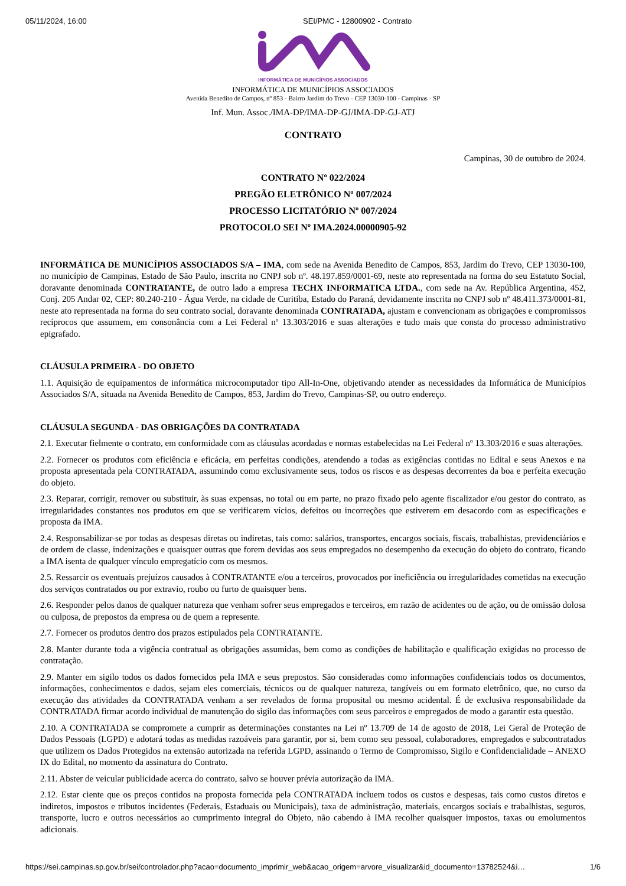05/11/2024, 16:00 SEI/PMC - 12800902 - Contrato
INFORMÁTICA DE MUNICÍPIOS ASSOCIADOS
INFORMÁTICA DE MUNICÍPIOS ASSOCIADOS
Avenida Benedito de Campos, nº 853 - Bairro Jardim do Trevo - CEP 13030-100 - Campinas - SP
Inf. Mun. Assoc./IMA-DP/IMA-DP-GJ/IMA-DP-GJ-ATJ
CONTRATO
Campinas, 30 de outubro de 2024.
CONTRATO Nº 022/2024
PREGÃO ELETRÔNICO Nº 007/2024
PROCESSO LICITATÓRIO Nº 007/2024
PROTOCOLO SEI Nº IMA.2024.00000905-92
INFORMÁTICA DE MUNICÍPIOS ASSOCIADOS S/A – IMA, com sede na Avenida Benedito de Campos, 853, Jardim do Trevo, CEP 13030-100, no município de Campinas, Estado de São Paulo, inscrita no CNPJ sob nº. 48.197.859/0001-69, neste ato representada na forma do seu Estatuto Social, doravante denominada CONTRATANTE, de outro lado a empresa TECHX INFORMATICA LTDA., com sede na Av. República Argentina, 452, Conj. 205 Andar 02, CEP: 80.240-210 - Água Verde, na cidade de Curitiba, Estado do Paraná, devidamente inscrita no CNPJ sob nº 48.411.373/0001-81, neste ato representada na forma do seu contrato social, doravante denominada CONTRATADA, ajustam e convencionam as obrigações e compromissos recíprocos que assumem, em consonância com a Lei Federal nº 13.303/2016 e suas alterações e tudo mais que consta do processo administrativo epigrafado.
CLÁUSULA PRIMEIRA - DO OBJETO
1.1. Aquisição de equipamentos de informática microcomputador tipo All-In-One, objetivando atender as necessidades da Informática de Municípios Associados S/A, situada na Avenida Benedito de Campos, 853, Jardim do Trevo, Campinas-SP, ou outro endereço.
CLÁUSULA SEGUNDA - DAS OBRIGAÇÕES DA CONTRATADA
2.1. Executar fielmente o contrato, em conformidade com as cláusulas acordadas e normas estabelecidas na Lei Federal nº 13.303/2016 e suas alterações.
2.2. Fornecer os produtos com eficiência e eficácia, em perfeitas condições, atendendo a todas as exigências contidas no Edital e seus Anexos e na proposta apresentada pela CONTRATADA, assumindo como exclusivamente seus, todos os riscos e as despesas decorrentes da boa e perfeita execução do objeto.
2.3. Reparar, corrigir, remover ou substituir, às suas expensas, no total ou em parte, no prazo fixado pelo agente fiscalizador e/ou gestor do contrato, as irregularidades constantes nos produtos em que se verificarem vícios, defeitos ou incorreções que estiverem em desacordo com as especificações e proposta da IMA.
2.4. Responsabilizar-se por todas as despesas diretas ou indiretas, tais como: salários, transportes, encargos sociais, fiscais, trabalhistas, previdenciários e de ordem de classe, indenizações e quaisquer outras que forem devidas aos seus empregados no desempenho da execução do objeto do contrato, ficando a IMA isenta de qualquer vínculo empregatício com os mesmos.
2.5. Ressarcir os eventuais prejuízos causados à CONTRATANTE e/ou a terceiros, provocados por ineficiência ou irregularidades cometidas na execução dos serviços contratados ou por extravio, roubo ou furto de quaisquer bens.
2.6. Responder pelos danos de qualquer natureza que venham sofrer seus empregados e terceiros, em razão de acidentes ou de ação, ou de omissão dolosa ou culposa, de prepostos da empresa ou de quem a represente.
2.7. Fornecer os produtos dentro dos prazos estipulados pela CONTRATANTE.
2.8. Manter durante toda a vigência contratual as obrigações assumidas, bem como as condições de habilitação e qualificação exigidas no processo de contratação.
2.9. Manter em sigilo todos os dados fornecidos pela IMA e seus prepostos. São consideradas como informações confidenciais todos os documentos, informações, conhecimentos e dados, sejam eles comerciais, técnicos ou de qualquer natureza, tangíveis ou em formato eletrônico, que, no curso da execução das atividades da CONTRATADA venham a ser revelados de forma proposital ou mesmo acidental. É de exclusiva responsabilidade da CONTRATADA firmar acordo individual de manutenção do sigilo das informações com seus parceiros e empregados de modo a garantir esta questão.
2.10. A CONTRATADA se compromete a cumprir as determinações constantes na Lei nº 13.709 de 14 de agosto de 2018, Lei Geral de Proteção de Dados Pessoais (LGPD) e adotará todas as medidas razoáveis para garantir, por si, bem como seu pessoal, colaboradores, empregados e subcontratados que utilizem os Dados Protegidos na extensão autorizada na referida LGPD, assinando o Termo de Compromisso, Sigilo e Confidencialidade – ANEXO IX do Edital, no momento da assinatura do Contrato.
2.11. Abster de veicular publicidade acerca do contrato, salvo se houver prévia autorização da IMA.
2.12. Estar ciente que os preços contidos na proposta fornecida pela CONTRATADA incluem todos os custos e despesas, tais como custos diretos e indiretos, impostos e tributos incidentes (Federais, Estaduais ou Municipais), taxa de administração, materiais, encargos sociais e trabalhistas, seguros, transporte, lucro e outros necessários ao cumprimento integral do Objeto, não cabendo à IMA recolher quaisquer impostos, taxas ou emolumentos adicionais.
https://sei.campinas.sp.gov.br/sei/controlador.php?acao=documento_imprimir_web&acao_origem=arvore_visualizar&id_documento=13782524&i… 1/6